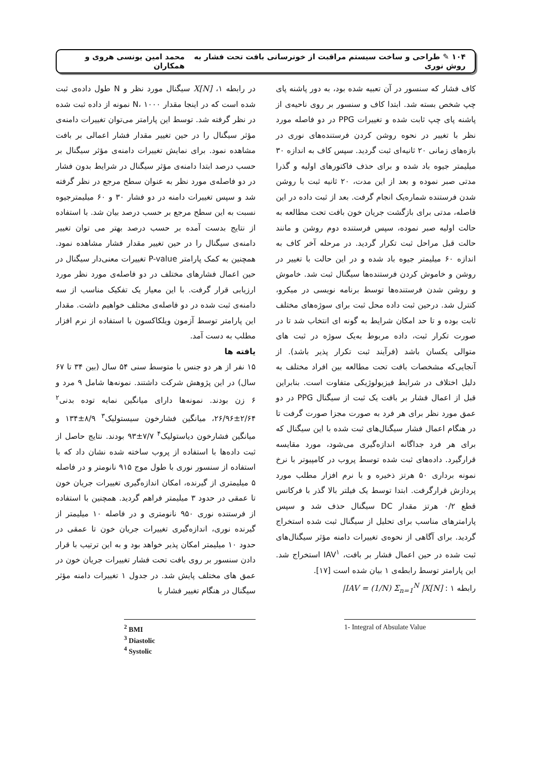۱۰۴ ✎ طراحی و ساخت سیستم مراقبت از خونرسانی بافت تحت فشار به روش نوری محمد امین یونسی هروی و همکاران
کاف فشار که سنسور در آن تعبیه شده بود، به دور پاشنه پای چپ شخص بسته شد. ابتدا کاف و سنسور بر روی ناحیه‌ی از پاشنه پای چپ ثابت شده و تغییرات PPG در دو فاصله مورد نظر با تغییر در نحوه روشن کردن فرستنده‌های نوری در بازه‌های زمانی ۲۰ ثانیه‌ای ثبت گردید. سپس کاف به اندازه ۳۰ میلیمتر جیوه باد شده و برای حذف فاکتورهای اولیه و گذرا مدتی صبر نموده و بعد از این مدت، ۲۰ ثانیه ثبت با روشن شدن فرستنده شماره‌یک انجام گرفت. بعد از ثبت داده در این فاصله، مدتی برای بازگشت جریان خون بافت تحت مطالعه به حالت اولیه صبر نموده، سپس فرستنده دوم روشن و مانند حالت قبل مراحل ثبت تکرار گردید. در مرحله آخر کاف به اندازه ۶۰ میلیمتر جیوه باد شده و در این حالت با تغییر در روشن و خاموش کردن فرستنده‌ها سیگنال ثبت شد. خاموش و روشن شدن فرستنده‌ها توسط برنامه نویسی در میکرو، کنترل شد. درحین ثبت داده محل ثبت برای سوژه‌های مختلف ثابت بوده و تا حد امکان شرایط به گونه ای انتخاب شد تا در صورت تکرار ثبت، داده مربوط به‌یک سوژه در ثبت های متوالی یکسان باشد (فرآیند ثبت تکرار پذیر باشد). از آنجایی‌که مشخصات بافت تحت مطالعه بین افراد مختلف به دلیل اختلاف در شرایط فیزیولوژیکی متفاوت است. بنابراین قبل از اعمال فشار بر بافت یک ثبت از سیگنال PPG در دو عمق مورد نظر برای هر فرد به صورت مجزا صورت گرفت تا در هنگام اعمال فشار سیگنال‌های ثبت شده با این سیگنال که برای هر فرد جداگانه اندازه‌گیری می‌شود، مورد مقایسه قرارگیرد. داده‌های ثبت شده توسط پروب در کامپیوتر با نرخ نمونه برداری ۵۰ هرتز ذخیره و با نرم افزار مطلب مورد پردازش قرارگرفت. ابتدا توسط یک فیلتر بالا گذر با فرکانس قطع ۰/۲ هرتز مقدار DC سیگنال حذف شد و سپس پارامترهای مناسب برای تحلیل از سیگنال ثبت شده استخراج گردید. برای آگاهی از نحوه‌ی تغییرات دامنه مؤثر سیگنال‌های ثبت شده در حین اعمال فشار بر بافت، IAV<sup>۱</sup> استخراج شد. این پارامتر توسط رابطه‌ی ۱ بیان شده است [۱۷].
رابطه ۱ : IAV = (1/N) Σ<sub>n=1</sub><sup>N</sup> |X[N]|
1- Integral of Absulate Value
در رابطه ۱، X[N] سیگنال مورد نظر و N طول داده‌ی ثبت شده است که در اینجا مقدار N، ۱۰۰۰ نمونه از داده ثبت شده در نظر گرفته شد. توسط این پارامتر می‌توان تغییرات دامنه‌ی مؤثر سیگنال را در حین تغییر مقدار فشار اعمالی بر بافت مشاهده نمود. برای نمایش تغییرات دامنه‌ی مؤثر سیگنال بر حسب درصد ابتدا دامنه‌ی مؤثر سیگنال در شرایط بدون فشار در دو فاصله‌ی مورد نظر به عنوان سطح مرجع در نظر گرفته شد و سپس تغییرات دامنه در دو فشار ۳۰ و ۶۰ میلیمترجیوه نسبت به این سطح مرجع بر حسب درصد بیان شد. با استفاده از نتایج بدست آمده بر حسب درصد بهتر می توان تغییر دامنه‌ی سیگنال را در حین تغییر مقدار فشار مشاهده نمود. همچنین به کمک پارامتر P-value تغییرات معنی‌دار سیگنال در حین اعمال فشارهای مختلف در دو فاصله‌ی مورد نظر مورد ارزیابی قرار گرفت. با این معیار یک تفکیک مناسب از سه دامنه‌ی ثبت شده در دو فاصله‌ی مختلف خواهیم داشت. مقدار این پارامتر توسط آزمون ویلکاکسون با استفاده از نرم افزار مطلب به دست آمد.
یافته ها
۱۵ نفر از هر دو جنس با متوسط سنی ۵۴ سال (بین ۳۴ تا ۶۷ سال) در این پژوهش شرکت داشتند. نمونه‌ها شامل ۹ مرد و ۶ زن بودند. نمونه‌ها دارای میانگین نمایه توده بدنی<sup>۲</sup> ۲/۶۴±۲۶/۹۶، میانگین فشارخون سیستولیک<sup>۳</sup> ۸/۹±۱۳۴ و میانگین فشارخون دیاستولیک<sup>۴</sup> ۷/۷±۹۳ بودند. نتایج حاصل از ثبت داده‌ها با استفاده از پروب ساخته شده نشان داد که با استفاده از سنسور نوری با طول موج ۹۱۵ نانومتر و در فاصله ۵ میلیمتری از گیرنده، امکان اندازه‌گیری تغییرات جریان خون تا عمقی در حدود ۳ میلیمتر فراهم گردید. همچنین با استفاده از فرستنده نوری ۹۵۰ نانومتری و در فاصله ۱۰ میلیمتر از گیرنده نوری، اندازه‌گیری تغییرات جریان خون تا عمقی در حدود ۱۰ میلیمتر امکان پذیر خواهد بود و به این ترتیب با قرار دادن سنسور بر روی بافت تحت فشار تغییرات جریان خون در عمق های مختلف پایش شد. در جدول ۱ تغییرات دامنه مؤثر سیگنال در هنگام تغییر فشار با
<sup>2</sup> BMI
<sup>3</sup> Diastolic
<sup>4</sup> Systolic